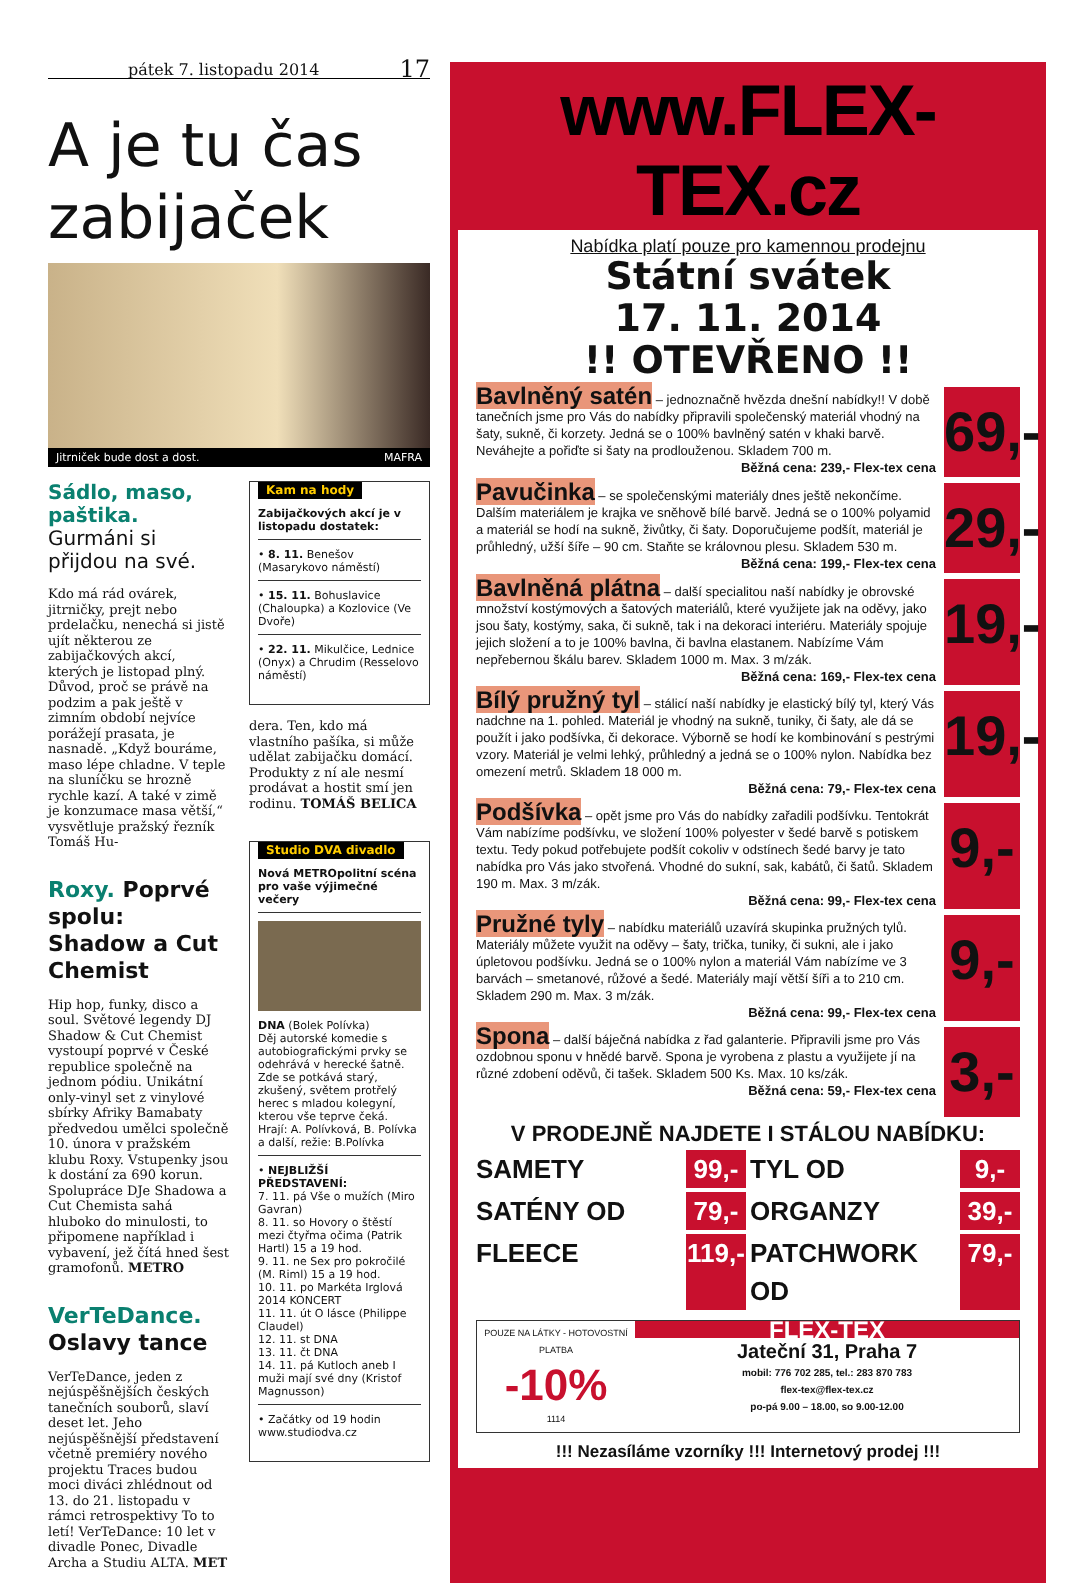pátek 7. listopadu 2014 17
A je tu čas zabijaček
Jitrniček bude dost a dost. MAFRA
Sádlo, maso, paštika. Gurmáni si přijdou na své.
Kdo má rád ovárek, jitrničky, prejt nebo prdelačku, nenechá si jistě ujít některou ze zabijačkových akcí, kterých je listopad plný.
Důvod, proč se právě na podzim a pak ještě v zimním období nejvíce porážejí prasata, je nasnadě. „Když bouráme, maso lépe chladne. V teple na sluníčku se hrozně rychle kazí. A také v zimě je konzumace masa větší,“ vysvětluje pražský řezník Tomáš Hu-
Roxy. Poprvé spolu: Shadow a Cut Chemist
Hip hop, funky, disco a soul. Světové legendy DJ Shadow & Cut Chemist vystoupí poprvé v České republice společně na jednom pódiu. Unikátní only-vinyl set z vinylové sbírky Afriky Bamabaty předvedou umělci společně 10. února v pražském klubu Roxy. Vstupenky jsou k dostání za 690 korun. Spolupráce DJe Shadowa a Cut Chemista sahá hluboko do minulosti, to připomene například i vybavení, jež čítá hned šest gramofonů. METRO
VerTeDance. Oslavy tance
VerTeDance, jeden z nejúspěšnějších českých tanečních souborů, slaví deset let. Jeho nejúspěšnější představení včetně premiéry nového projektu Traces budou moci diváci zhlédnout od 13. do 21. listopadu v rámci retrospektivy To to letí! VerTeDance: 10 let v divadle Ponec, Divadle Archa a Studiu ALTA. MET
Kam na hody
Zabijačkových akcí je v listopadu dostatek:
• 8. 11. Benešov (Masarykovo náměstí)
• 15. 11. Bohuslavice (Chaloupka) a Kozlovice (Ve Dvoře)
• 22. 11. Mikulčice, Lednice (Onyx) a Chrudim (Resselovo náměstí)
dera. Ten, kdo má vlastního pašíka, si může udělat zabijačku domácí. Produkty z ní ale nesmí prodávat a hostit smí jen rodinu. TOMÁŠ BELICA
Studio DVA divadlo
Nová METROpolitní scéna pro vaše výjimečné večery
DNA (Bolek Polívka)
Děj autorské komedie s autobiografickými prvky se odehrává v herecké šatně. Zde se potkává starý, zkušený, světem protřelý herec s mladou kolegyní, kterou vše teprve čeká.
Hrají: A. Polívková, B. Polívka a další, režie: B.Polívka
• NEJBLIŽŠÍ PŘEDSTAVENÍ:
7. 11. pá Vše o mužích (Miro Gavran)
8. 11. so Hovory o štěstí mezi čtyřma očima (Patrik Hartl) 15 a 19 hod.
9. 11. ne Sex pro pokročilé (M. Riml) 15 a 19 hod.
10. 11. po Markéta Irglová 2014 KONCERT
11. 11. út O lásce (Philippe Claudel)
12. 11. st DNA
13. 11. čt DNA
14. 11. pá Kutloch aneb I muži mají své dny (Kristof Magnusson)
• Začátky od 19 hodin
www.studiodva.cz
www.FLEX-TEX.cz
Nabídka platí pouze pro kamennou prodejnu
Státní svátek
17. 11. 2014
!! OTEVŘENO !!
Bavlněný satén
– jednoznačně hvězda dnešní nabídky!! V době tanečních jsme pro Vás do nabídky připravili společenský materiál vhodný na šaty, sukně, či korzety. Jedná se o 100% bavlněný satén v khaki barvě. Neváhejte a pořiďte si šaty na prodlouženou. Skladem 700 m.
Běžná cena: 239,- Flex-tex cena
69,-
Pavučinka
– se společenskými materiály dnes ještě nekončíme. Dalším materiálem je krajka ve sněhově bílé barvě. Jedná se o 100% polyamid a materiál se hodí na sukně, živůtky, či šaty. Doporučujeme podšít, materiál je průhledný, užší šíře – 90 cm. Staňte se královnou plesu. Skladem 530 m.
Běžná cena: 199,- Flex-tex cena
29,-
Bavlněná plátna
– další specialitou naší nabídky je obrovské množství kostýmových a šatových materiálů, které využijete jak na oděvy, jako jsou šaty, kostýmy, saka, či sukně, tak i na dekoraci interiéru. Materiály spojuje jejich složení a to je 100% bavlna, či bavlna elastanem. Nabízíme Vám nepřebernou škálu barev. Skladem 1000 m. Max. 3 m/zák.
Běžná cena: 169,- Flex-tex cena
19,-
Bílý pružný tyl
– stálicí naší nabídky je elastický bílý tyl, který Vás nadchne na 1. pohled. Materiál je vhodný na sukně, tuniky, či šaty, ale dá se použít i jako podšívka, či dekorace. Výborně se hodí ke kombinování s pestrými vzory. Materiál je velmi lehký, průhledný a jedná se o 100% nylon. Nabídka bez omezení metrů. Skladem 18 000 m.
Běžná cena: 79,- Flex-tex cena
19,-
Podšívka
– opět jsme pro Vás do nabídky zařadili podšívku. Tentokrát Vám nabízíme podšívku, ve složení 100% polyester v šedé barvě s potiskem textu. Tedy pokud potřebujete podšít cokoliv v odstínech šedé barvy je tato nabídka pro Vás jako stvořená. Vhodné do sukní, sak, kabátů, či šatů. Skladem 190 m. Max. 3 m/zák.
Běžná cena: 99,- Flex-tex cena
9,-
Pružné tyly
– nabídku materiálů uzavírá skupinka pružných tylů. Materiály můžete využit na oděvy – šaty, trička, tuniky, či sukni, ale i jako úpletovou podšívku. Jedná se o 100% nylon a materiál Vám nabízíme ve 3 barvách – smetanové, růžové a šedé. Materiály mají větší šíři a to 210 cm. Skladem 290 m. Max. 3 m/zák.
Běžná cena: 99,- Flex-tex cena
9,-
Spona
– další báječná nabídka z řad galanterie. Připravili jsme pro Vás ozdobnou sponu v hnědé barvě. Spona je vyrobena z plastu a využijete jí na různé zdobení oděvů, či tašek. Skladem 500 Ks. Max. 10 ks/zák.
Běžná cena: 59,- Flex-tex cena
3,-
V PRODEJNĚ NAJDETE I STÁLOU NABÍDKU:
SAMETY 99,- TYL OD 9,- SATÉNY OD 79,- ORGANZY 39,- FLEECE 119,- PATCHWORK OD 79,-
POUZE NA LÁTKY - HOTOVOSTNÍ PLATBA
-10%
1114
FLEX-TEX
Jateční 31, Praha 7
mobil: 776 702 285, tel.: 283 870 783
flex-tex@flex-tex.cz
po-pá 9.00 – 18.00, so 9.00-12.00
!!! Nezasíláme vzorníky !!! Internetový prodej !!!